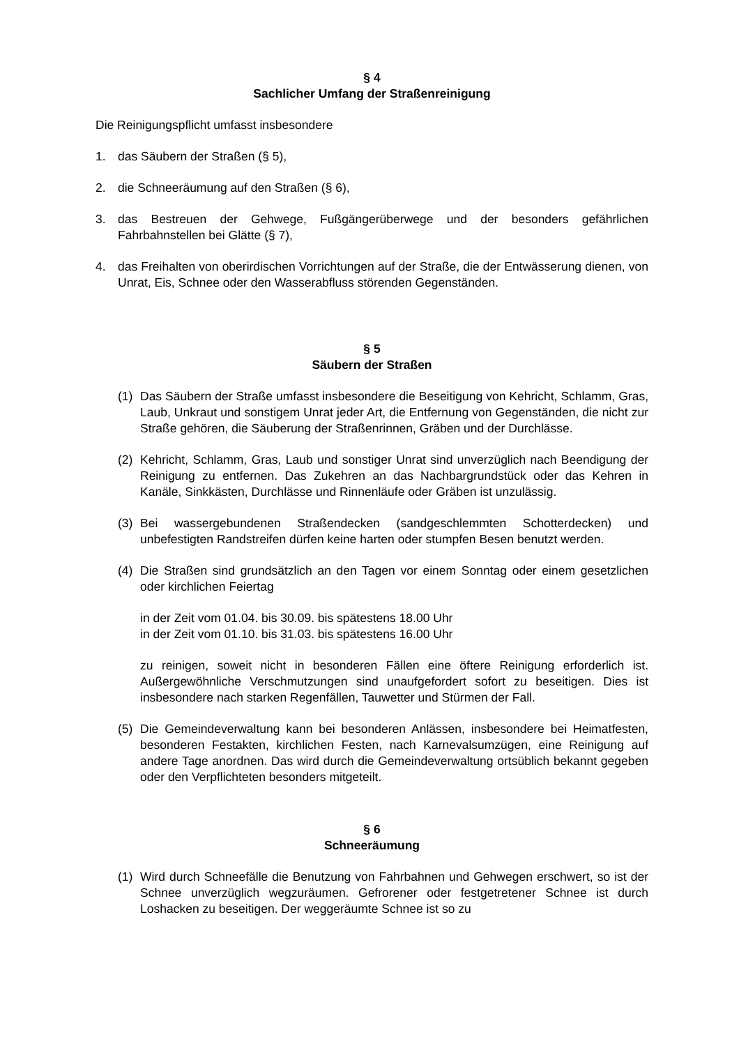§ 4
Sachlicher Umfang der Straßenreinigung
Die Reinigungspflicht umfasst insbesondere
1. das Säubern der Straßen (§ 5),
2. die Schneeräumung auf den Straßen (§ 6),
3. das Bestreuen der Gehwege, Fußgängerüberwege und der besonders gefährlichen Fahrbahnstellen bei Glätte (§ 7),
4. das Freihalten von oberirdischen Vorrichtungen auf der Straße, die der Entwässerung dienen, von Unrat, Eis, Schnee oder den Wasserabfluss störenden Gegenständen.
§ 5
Säubern der Straßen
(1) Das Säubern der Straße umfasst insbesondere die Beseitigung von Kehricht, Schlamm, Gras, Laub, Unkraut und sonstigem Unrat jeder Art, die Entfernung von Gegenständen, die nicht zur Straße gehören, die Säuberung der Straßenrinnen, Gräben und der Durchlässe.
(2) Kehricht, Schlamm, Gras, Laub und sonstiger Unrat sind unverzüglich nach Beendigung der Reinigung zu entfernen. Das Zukehren an das Nachbargrundstück oder das Kehren in Kanäle, Sinkkästen, Durchlässe und Rinnenläufe oder Gräben ist unzulässig.
(3) Bei wassergebundenen Straßendecken (sandgeschlemmten Schotterdecken) und unbefestigten Randstreifen dürfen keine harten oder stumpfen Besen benutzt werden.
(4) Die Straßen sind grundsätzlich an den Tagen vor einem Sonntag oder einem gesetzlichen oder kirchlichen Feiertag
in der Zeit vom 01.04. bis 30.09. bis spätestens 18.00 Uhr
in der Zeit vom 01.10. bis 31.03. bis spätestens 16.00 Uhr
zu reinigen, soweit nicht in besonderen Fällen eine öftere Reinigung erforderlich ist. Außergewöhnliche Verschmutzungen sind unaufgefordert sofort zu beseitigen. Dies ist insbesondere nach starken Regenfällen, Tauwetter und Stürmen der Fall.
(5) Die Gemeindeverwaltung kann bei besonderen Anlässen, insbesondere bei Heimatfesten, besonderen Festakten, kirchlichen Festen, nach Karnevalsumzügen, eine Reinigung auf andere Tage anordnen. Das wird durch die Gemeindeverwaltung ortsüblich bekannt gegeben oder den Verpflichteten besonders mitgeteilt.
§ 6
Schneeräumung
(1) Wird durch Schneefälle die Benutzung von Fahrbahnen und Gehwegen erschwert, so ist der Schnee unverzüglich wegzuräumen. Gefrorener oder festgetretener Schnee ist durch Loshacken zu beseitigen. Der weggeräumte Schnee ist so zu